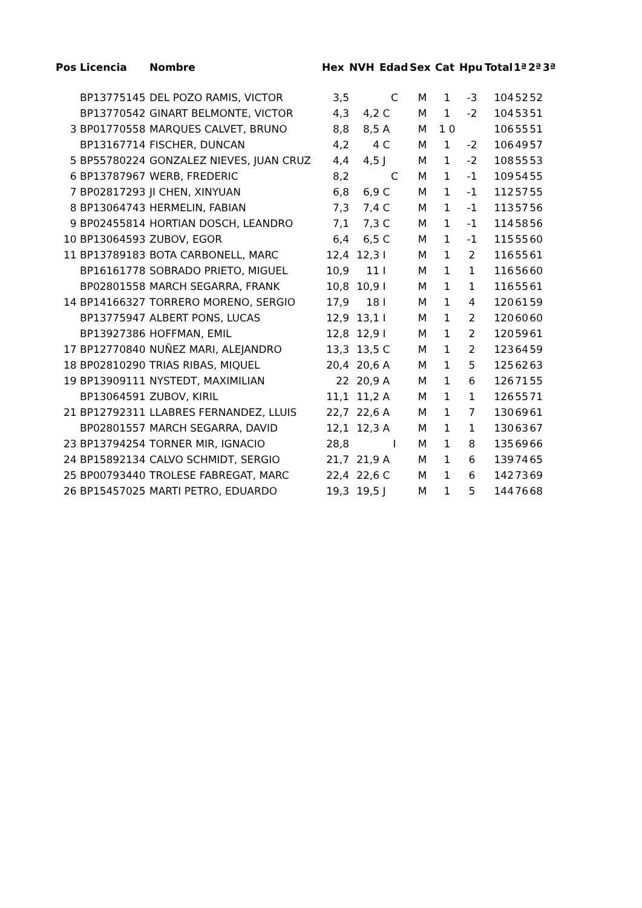| Pos | Licencia | Nombre | Hex | NVH | Edad | Sex | Cat | Hpu | Total | 1ª | 2ª | 3ª |
| --- | --- | --- | --- | --- | --- | --- | --- | --- | --- | --- | --- | --- |
| | BP13775145 | DEL POZO RAMIS, VICTOR | 3,5 | | C | M | 1 | -3 | 104 | 52 | 52 | |
| | BP13770542 | GINART BELMONTE, VICTOR | 4,3 | 4,2 | C | M | 1 | -2 | 104 | 53 | 51 | |
| 3 | BP01770558 | MARQUES CALVET, BRUNO | 8,8 | 8,5 | A | M | 1 0 | | 106 | 55 | 51 | |
| | BP13167714 | FISCHER, DUNCAN | 4,2 | 4 | C | M | 1 | -2 | 106 | 49 | 57 | |
| 5 | BP55780224 | GONZALEZ NIEVES, JUAN CRUZ | 4,4 | 4,5 | J | M | 1 | -2 | 108 | 55 | 53 | |
| 6 | BP13787967 | WERB, FREDERIC | 8,2 | | C | M | 1 | -1 | 109 | 54 | 55 | |
| 7 | BP02817293 | JI CHEN, XINYUAN | 6,8 | 6,9 | C | M | 1 | -1 | 112 | 57 | 55 | |
| 8 | BP13064743 | HERMELIN, FABIAN | 7,3 | 7,4 | C | M | 1 | -1 | 113 | 57 | 56 | |
| 9 | BP02455814 | HORTIAN DOSCH, LEANDRO | 7,1 | 7,3 | C | M | 1 | -1 | 114 | 58 | 56 | |
| 10 | BP13064593 | ZUBOV, EGOR | 6,4 | 6,5 | C | M | 1 | -1 | 115 | 55 | 60 | |
| 11 | BP13789183 | BOTA CARBONELL, MARC | 12,4 | 12,3 | I | M | 1 | 2 | 116 | 55 | 61 | |
| | BP16161778 | SOBRADO PRIETO, MIGUEL | 10,9 | 11 | I | M | 1 | 1 | 116 | 56 | 60 | |
| | BP02801558 | MARCH SEGARRA, FRANK | 10,8 | 10,9 | I | M | 1 | 1 | 116 | 55 | 61 | |
| 14 | BP14166327 | TORRERO MORENO, SERGIO | 17,9 | 18 | I | M | 1 | 4 | 120 | 61 | 59 | |
| | BP13775947 | ALBERT PONS, LUCAS | 12,9 | 13,1 | I | M | 1 | 2 | 120 | 60 | 60 | |
| | BP13927386 | HOFFMAN, EMIL | 12,8 | 12,9 | I | M | 1 | 2 | 120 | 59 | 61 | |
| 17 | BP12770840 | NUÑEZ MARI, ALEJANDRO | 13,3 | 13,5 | C | M | 1 | 2 | 123 | 64 | 59 | |
| 18 | BP02810290 | TRIAS RIBAS, MIQUEL | 20,4 | 20,6 | A | M | 1 | 5 | 125 | 62 | 63 | |
| 19 | BP13909111 | NYSTEDT, MAXIMILIAN | 22 | 20,9 | A | M | 1 | 6 | 126 | 71 | 55 | |
| | BP13064591 | ZUBOV, KIRIL | 11,1 | 11,2 | A | M | 1 | 1 | 126 | 55 | 71 | |
| 21 | BP12792311 | LLABRES FERNANDEZ, LLUIS | 22,7 | 22,6 | A | M | 1 | 7 | 130 | 69 | 61 | |
| | BP02801557 | MARCH SEGARRA, DAVID | 12,1 | 12,3 | A | M | 1 | 1 | 130 | 63 | 67 | |
| 23 | BP13794254 | TORNER MIR, IGNACIO | 28,8 | | I | M | 1 | 8 | 135 | 69 | 66 | |
| 24 | BP15892134 | CALVO SCHMIDT, SERGIO | 21,7 | 21,9 | A | M | 1 | 6 | 139 | 74 | 65 | |
| 25 | BP00793440 | TROLESE FABREGAT, MARC | 22,4 | 22,6 | C | M | 1 | 6 | 142 | 73 | 69 | |
| 26 | BP15457025 | MARTI PETRO, EDUARDO | 19,3 | 19,5 | J | M | 1 | 5 | 144 | 76 | 68 | |